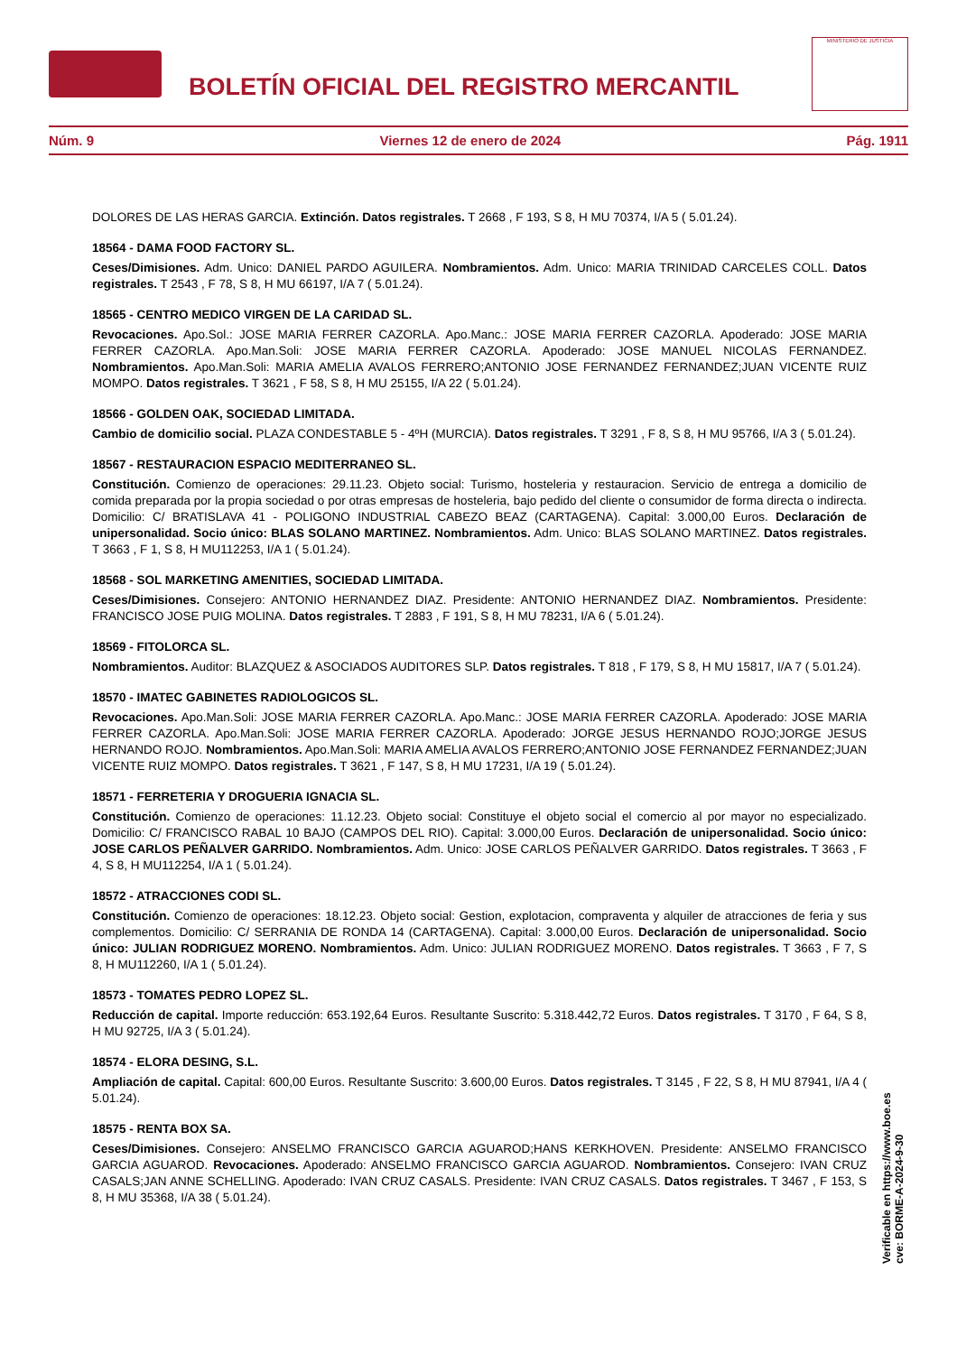BOLETÍN OFICIAL DEL REGISTRO MERCANTIL
MINISTERIO DE JUSTICIA
Núm. 9 Viernes 12 de enero de 2024 Pág. 1911
DOLORES DE LAS HERAS GARCIA. Extinción. Datos registrales. T 2668 , F 193, S 8, H MU 70374, I/A 5 ( 5.01.24).
18564 - DAMA FOOD FACTORY SL.
Ceses/Dimisiones. Adm. Unico: DANIEL PARDO AGUILERA. Nombramientos. Adm. Unico: MARIA TRINIDAD CARCELES COLL. Datos registrales. T 2543 , F 78, S 8, H MU 66197, I/A 7 ( 5.01.24).
18565 - CENTRO MEDICO VIRGEN DE LA CARIDAD SL.
Revocaciones. Apo.Sol.: JOSE MARIA FERRER CAZORLA. Apo.Manc.: JOSE MARIA FERRER CAZORLA. Apoderado: JOSE MARIA FERRER CAZORLA. Apo.Man.Soli: JOSE MARIA FERRER CAZORLA. Apoderado: JOSE MANUEL NICOLAS FERNANDEZ. Nombramientos. Apo.Man.Soli: MARIA AMELIA AVALOS FERRERO;ANTONIO JOSE FERNANDEZ FERNANDEZ;JUAN VICENTE RUIZ MOMPO. Datos registrales. T 3621 , F 58, S 8, H MU 25155, I/A 22 ( 5.01.24).
18566 - GOLDEN OAK, SOCIEDAD LIMITADA.
Cambio de domicilio social. PLAZA CONDESTABLE 5 - 4ºH (MURCIA). Datos registrales. T 3291 , F 8, S 8, H MU 95766, I/A 3 ( 5.01.24).
18567 - RESTAURACION ESPACIO MEDITERRANEO SL.
Constitución. Comienzo de operaciones: 29.11.23. Objeto social: Turismo, hosteleria y restauracion. Servicio de entrega a domicilio de comida preparada por la propia sociedad o por otras empresas de hosteleria, bajo pedido del cliente o consumidor de forma directa o indirecta. Domicilio: C/ BRATISLAVA 41 - POLIGONO INDUSTRIAL CABEZO BEAZ (CARTAGENA). Capital: 3.000,00 Euros. Declaración de unipersonalidad. Socio único: BLAS SOLANO MARTINEZ. Nombramientos. Adm. Unico: BLAS SOLANO MARTINEZ. Datos registrales. T 3663 , F 1, S 8, H MU112253, I/A 1 ( 5.01.24).
18568 - SOL MARKETING AMENITIES, SOCIEDAD LIMITADA.
Ceses/Dimisiones. Consejero: ANTONIO HERNANDEZ DIAZ. Presidente: ANTONIO HERNANDEZ DIAZ. Nombramientos. Presidente: FRANCISCO JOSE PUIG MOLINA. Datos registrales. T 2883 , F 191, S 8, H MU 78231, I/A 6 ( 5.01.24).
18569 - FITOLORCA SL.
Nombramientos. Auditor: BLAZQUEZ & ASOCIADOS AUDITORES SLP. Datos registrales. T 818 , F 179, S 8, H MU 15817, I/A 7 ( 5.01.24).
18570 - IMATEC GABINETES RADIOLOGICOS SL.
Revocaciones. Apo.Man.Soli: JOSE MARIA FERRER CAZORLA. Apo.Manc.: JOSE MARIA FERRER CAZORLA. Apoderado: JOSE MARIA FERRER CAZORLA. Apo.Man.Soli: JOSE MARIA FERRER CAZORLA. Apoderado: JORGE JESUS HERNANDO ROJO;JORGE JESUS HERNANDO ROJO. Nombramientos. Apo.Man.Soli: MARIA AMELIA AVALOS FERRERO;ANTONIO JOSE FERNANDEZ FERNANDEZ;JUAN VICENTE RUIZ MOMPO. Datos registrales. T 3621 , F 147, S 8, H MU 17231, I/A 19 ( 5.01.24).
18571 - FERRETERIA Y DROGUERIA IGNACIA SL.
Constitución. Comienzo de operaciones: 11.12.23. Objeto social: Constituye el objeto social el comercio al por mayor no especializado. Domicilio: C/ FRANCISCO RABAL 10 BAJO (CAMPOS DEL RIO). Capital: 3.000,00 Euros. Declaración de unipersonalidad. Socio único: JOSE CARLOS PEÑALVER GARRIDO. Nombramientos. Adm. Unico: JOSE CARLOS PEÑALVER GARRIDO. Datos registrales. T 3663 , F 4, S 8, H MU112254, I/A 1 ( 5.01.24).
18572 - ATRACCIONES CODI SL.
Constitución. Comienzo de operaciones: 18.12.23. Objeto social: Gestion, explotacion, compraventa y alquiler de atracciones de feria y sus complementos. Domicilio: C/ SERRANIA DE RONDA 14 (CARTAGENA). Capital: 3.000,00 Euros. Declaración de unipersonalidad. Socio único: JULIAN RODRIGUEZ MORENO. Nombramientos. Adm. Unico: JULIAN RODRIGUEZ MORENO. Datos registrales. T 3663 , F 7, S 8, H MU112260, I/A 1 ( 5.01.24).
18573 - TOMATES PEDRO LOPEZ SL.
Reducción de capital. Importe reducción: 653.192,64 Euros. Resultante Suscrito: 5.318.442,72 Euros. Datos registrales. T 3170 , F 64, S 8, H MU 92725, I/A 3 ( 5.01.24).
18574 - ELORA DESING, S.L.
Ampliación de capital. Capital: 600,00 Euros. Resultante Suscrito: 3.600,00 Euros. Datos registrales. T 3145 , F 22, S 8, H MU 87941, I/A 4 ( 5.01.24).
18575 - RENTA BOX SA.
Ceses/Dimisiones. Consejero: ANSELMO FRANCISCO GARCIA AGUAROD;HANS KERKHOVEN. Presidente: ANSELMO FRANCISCO GARCIA AGUAROD. Revocaciones. Apoderado: ANSELMO FRANCISCO GARCIA AGUAROD. Nombramientos. Consejero: IVAN CRUZ CASALS;JAN ANNE SCHELLING. Apoderado: IVAN CRUZ CASALS. Presidente: IVAN CRUZ CASALS. Datos registrales. T 3467 , F 153, S 8, H MU 35368, I/A 38 ( 5.01.24).
Verificable en https://www.boe.es
cve: BORME-A-2024-9-30